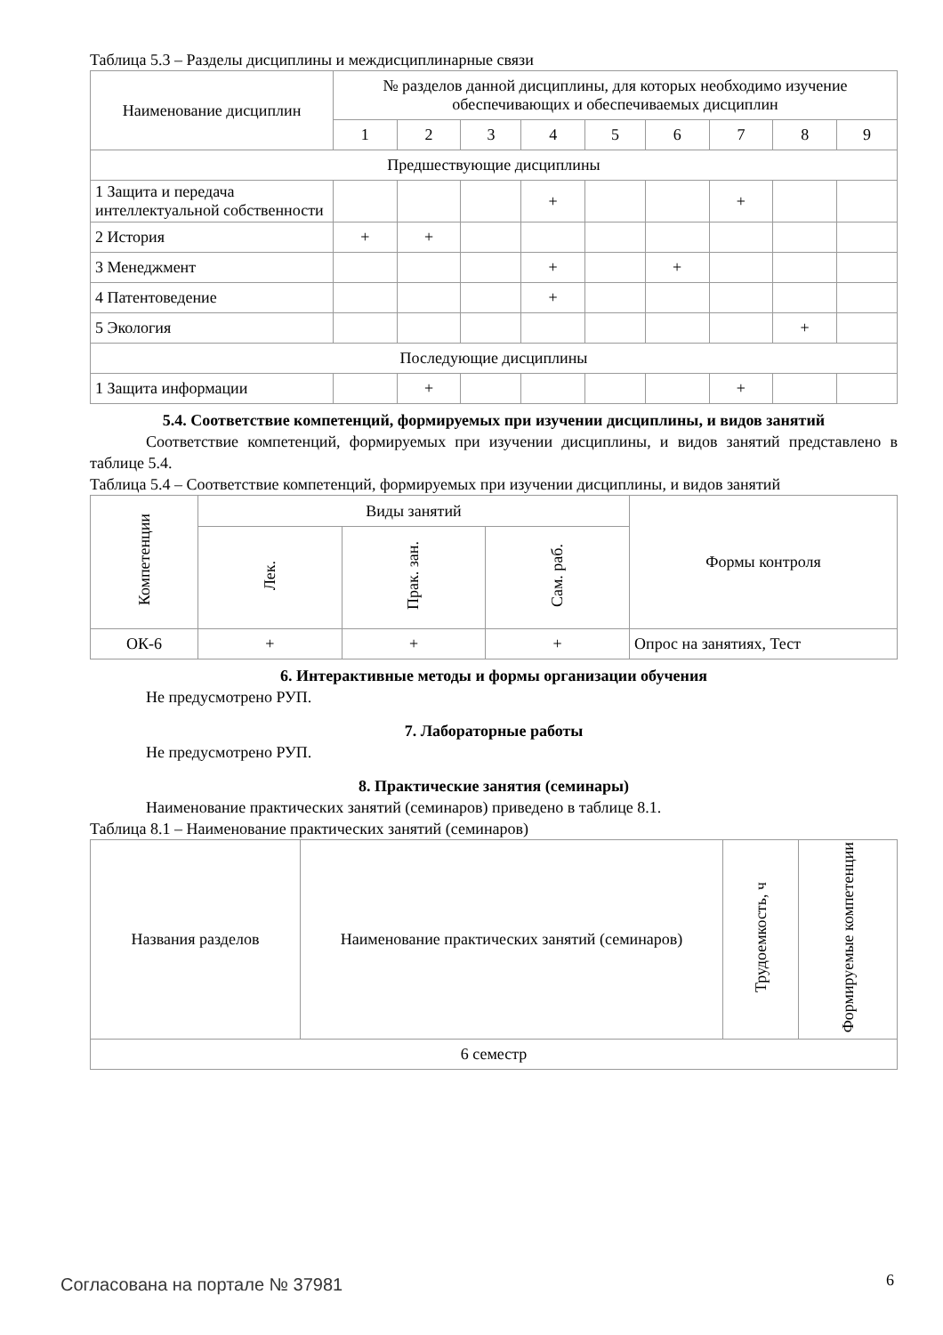Таблица 5.3 – Разделы дисциплины и междисциплинарные связи
| Наименование дисциплин | № разделов данной дисциплины, для которых необходимо изучение обеспечивающих и обеспечиваемых дисциплин | | | | | | | | |
| --- | --- | --- | --- | --- | --- | --- | --- | --- | --- |
| | 1 | 2 | 3 | 4 | 5 | 6 | 7 | 8 | 9 |
| Предшествующие дисциплины | | | | | | | | | |
| 1 Защита и передача интеллектуальной собственности | | | | + | | | + | | |
| 2 История | + | + | | | | | | | |
| 3 Менеджмент | | | | + | | + | | | |
| 4 Патентоведение | | | | + | | | | | |
| 5 Экология | | | | | | | | + | |
| Последующие дисциплины | | | | | | | | | |
| 1 Защита информации | | + | | | | | + | | |
5.4. Соответствие компетенций, формируемых при изучении дисциплины, и видов занятий
Соответствие компетенций, формируемых при изучении дисциплины, и видов занятий представлено в таблице 5.4.
Таблица 5.4 – Соответствие компетенций, формируемых при изучении дисциплины, и видов занятий
| Компетенции | Виды занятий | | | Формы контроля |
| --- | --- | --- | --- | --- |
| | Лек. | Прак. зан. | Сам. раб. | |
| ОК-6 | + | + | + | Опрос на занятиях, Тест |
6. Интерактивные методы и формы организации обучения
Не предусмотрено РУП.
7. Лабораторные работы
Не предусмотрено РУП.
8. Практические занятия (семинары)
Наименование практических занятий (семинаров) приведено в таблице 8.1.
Таблица 8.1 – Наименование практических занятий (семинаров)
| Названия разделов | Наименование практических занятий (семинаров) | Трудоемкость, ч | Формируемые компетенции |
| --- | --- | --- | --- |
| 6 семестр | | | |
Согласована на портале № 37981 6